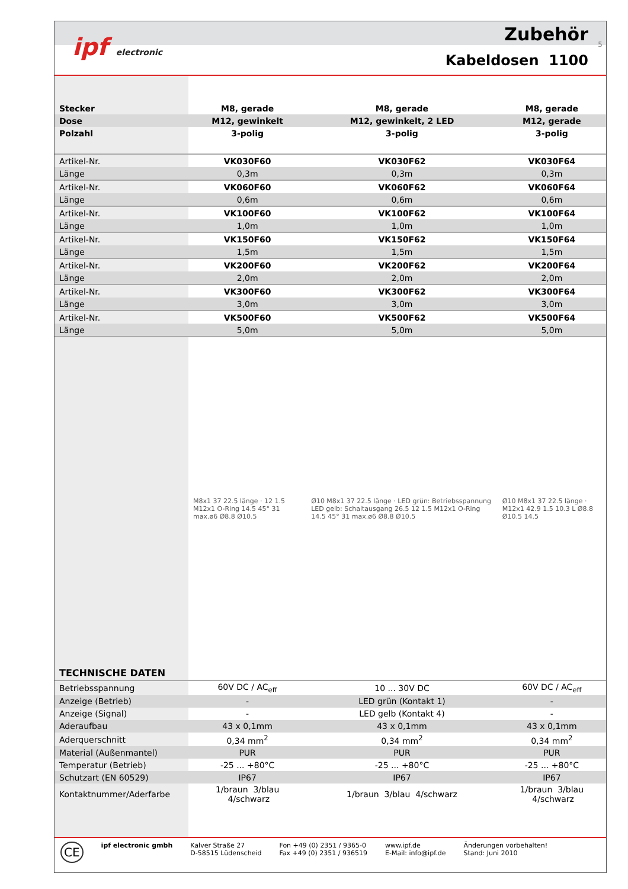ipf electronic Zubehör 5
Kabeldosen 1100
| Stecker | M8, gerade | M8, gerade | M8, gerade |
| Dose | M12, gewinkelt | M12, gewinkelt, 2 LED | M12, gerade |
| Polzahl | 3-polig | 3-polig | 3-polig |
| Artikel-Nr. | VK030F60 | VK030F62 | VK030F64 |
| Länge | 0,3m | 0,3m | 0,3m |
| Artikel-Nr. | VK060F60 | VK060F62 | VK060F64 |
| Länge | 0,6m | 0,6m | 0,6m |
| Artikel-Nr. | VK100F60 | VK100F62 | VK100F64 |
| Länge | 1,0m | 1,0m | 1,0m |
| Artikel-Nr. | VK150F60 | VK150F62 | VK150F64 |
| Länge | 1,5m | 1,5m | 1,5m |
| Artikel-Nr. | VK200F60 | VK200F62 | VK200F64 |
| Länge | 2,0m | 2,0m | 2,0m |
| Artikel-Nr. | VK300F60 | VK300F62 | VK300F64 |
| Länge | 3,0m | 3,0m | 3,0m |
| Artikel-Nr. | VK500F60 | VK500F62 | VK500F64 |
| Länge | 5,0m | 5,0m | 5,0m |
| TECHNISCHE DATEN | M8x1 37 22.5 länge · 12 1.5 M12x1 O-Ring 14.5 45° 31 max.ø6 Ø8.8 Ø10.5 | Ø10 M8x1 37 22.5 länge · LED grün: Betriebsspannung LED gelb: Schaltausgang 26.5 12 1.5 M12x1 O-Ring 14.5 45° 31 max.ø6 Ø8.8 Ø10.5 | Ø10 M8x1 37 22.5 länge · M12x1 42.9 1.5 10.3 L Ø8.8 Ø10.5 14.5 |
| Betriebsspannung | 60V DC / AC<sub>eff</sub> | 10 ... 30V DC | 60V DC / AC<sub>eff</sub> |
| Anzeige (Betrieb) | - | LED grün (Kontakt 1) | - |
| Anzeige (Signal) | - | LED gelb (Kontakt 4) | - |
| Aderaufbau | 43 x 0,1mm | 43 x 0,1mm | 43 x 0,1mm |
| Aderquerschnitt | 0,34 mm<sup>2</sup> | 0,34 mm<sup>2</sup> | 0,34 mm<sup>2</sup> |
| Material (Außenmantel) | PUR | PUR | PUR |
| Temperatur (Betrieb) | -25 ... +80°C | -25 ... +80°C | -25 ... +80°C |
| Schutzart (EN 60529) | IP67 | IP67 | IP67 |
| Kontaktnummer/Aderfarbe | 1/braun 3/blau 4/schwarz | 1/braun 3/blau 4/schwarz | 1/braun 3/blau 4/schwarz |
CE
ipf electronic gmbh Kalver Straße 27
D-58515 Lüdenscheid
Fon +49 (0) 2351 / 9365-0
Fax +49 (0) 2351 / 936519
www.ipf.de
E-Mail: info@ipf.de
Änderungen vorbehalten!
Stand: Juni 2010